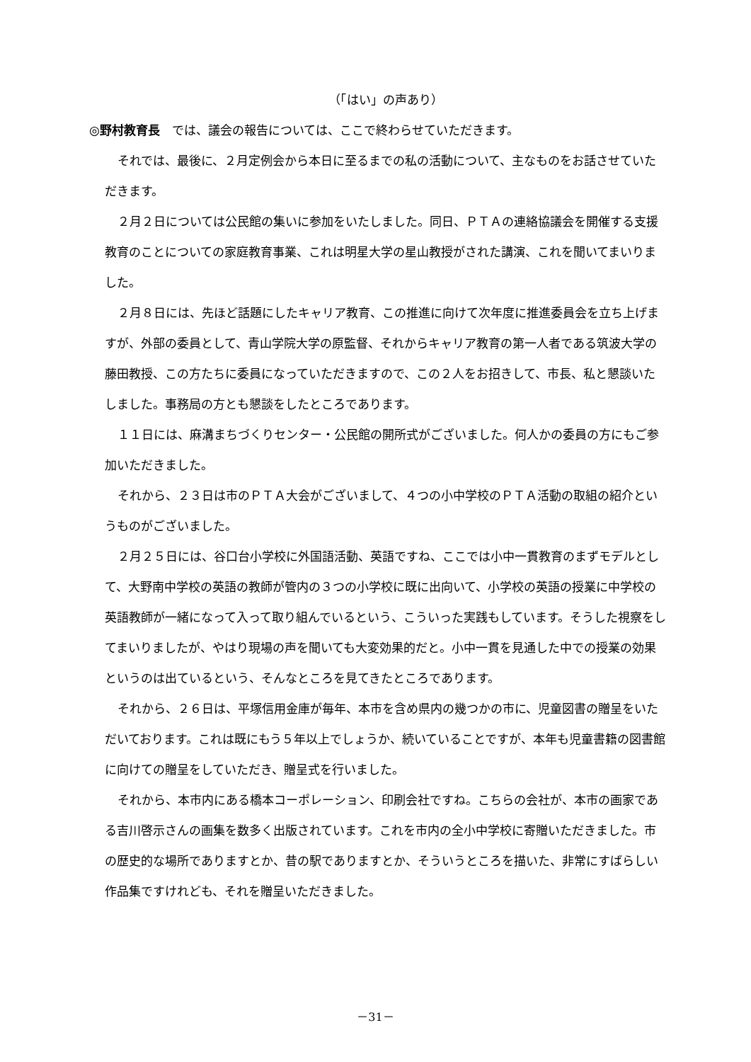（「はい」の声あり）
◎野村教育長　では、議会の報告については、ここで終わらせていただきます。
それでは、最後に、２月定例会から本日に至るまでの私の活動について、主なものをお話させていただきます。
２月２日については公民館の集いに参加をいたしました。同日、ＰＴＡの連絡協議会を開催する支援教育のことについての家庭教育事業、これは明星大学の星山教授がされた講演、これを聞いてまいりました。
２月８日には、先ほど話題にしたキャリア教育、この推進に向けて次年度に推進委員会を立ち上げますが、外部の委員として、青山学院大学の原監督、それからキャリア教育の第一人者である筑波大学の藤田教授、この方たちに委員になっていただきますので、この２人をお招きして、市長、私と懇談いたしました。事務局の方とも懇談をしたところであります。
１１日には、麻溝まちづくりセンター・公民館の開所式がございました。何人かの委員の方にもご参加いただきました。
それから、２３日は市のＰＴＡ大会がございまして、４つの小中学校のＰＴＡ活動の取組の紹介というものがございました。
２月２５日には、谷口台小学校に外国語活動、英語ですね、ここでは小中一貫教育のまずモデルとして、大野南中学校の英語の教師が管内の３つの小学校に既に出向いて、小学校の英語の授業に中学校の英語教師が一緒になって入って取り組んでいるという、こういった実践もしています。そうした視察をしてまいりましたが、やはり現場の声を聞いても大変効果的だと。小中一貫を見通した中での授業の効果というのは出ているという、そんなところを見てきたところであります。
それから、２６日は、平塚信用金庫が毎年、本市を含め県内の幾つかの市に、児童図書の贈呈をいただいております。これは既にもう５年以上でしょうか、続いていることですが、本年も児童書籍の図書館に向けての贈呈をしていただき、贈呈式を行いました。
それから、本市内にある橋本コーポレーション、印刷会社ですね。こちらの会社が、本市の画家である吉川啓示さんの画集を数多く出版されています。これを市内の全小中学校に寄贈いただきました。市の歴史的な場所でありますとか、昔の駅でありますとか、そういうところを描いた、非常にすばらしい作品集ですけれども、それを贈呈いただきました。
－31－